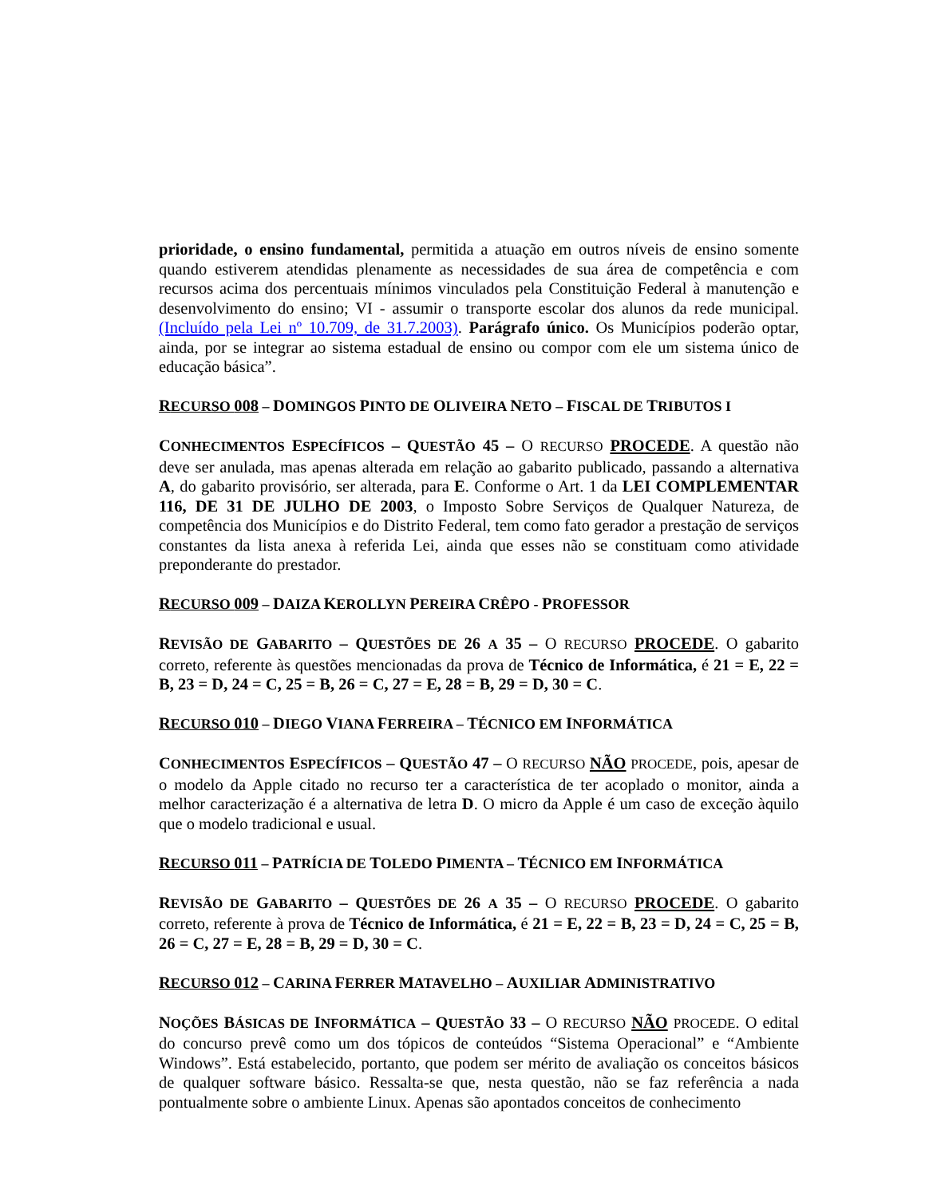prioridade, o ensino fundamental, permitida a atuação em outros níveis de ensino somente quando estiverem atendidas plenamente as necessidades de sua área de competência e com recursos acima dos percentuais mínimos vinculados pela Constituição Federal à manutenção e desenvolvimento do ensino; VI - assumir o transporte escolar dos alunos da rede municipal. (Incluído pela Lei nº 10.709, de 31.7.2003). Parágrafo único. Os Municípios poderão optar, ainda, por se integrar ao sistema estadual de ensino ou compor com ele um sistema único de educação básica”.
RECURSO 008 – DOMINGOS PINTO DE OLIVEIRA NETO – FISCAL DE TRIBUTOS I
CONHECIMENTOS ESPECÍFICOS – QUESTÃO 45 – O RECURSO PROCEDE. A questão não deve ser anulada, mas apenas alterada em relação ao gabarito publicado, passando a alternativa A, do gabarito provisório, ser alterada, para E. Conforme o Art. 1 da LEI COMPLEMENTAR 116, DE 31 DE JULHO DE 2003, o Imposto Sobre Serviços de Qualquer Natureza, de competência dos Municípios e do Distrito Federal, tem como fato gerador a prestação de serviços constantes da lista anexa à referida Lei, ainda que esses não se constituam como atividade preponderante do prestador.
RECURSO 009 – DAIZA KEROLLYN PEREIRA CRÊPO - PROFESSOR
REVISÃO DE GABARITO – QUESTÕES DE 26 A 35 – O RECURSO PROCEDE. O gabarito correto, referente às questões mencionadas da prova de Técnico de Informática, é 21 = E, 22 = B, 23 = D, 24 = C, 25 = B, 26 = C, 27 = E, 28 = B, 29 = D, 30 = C.
RECURSO 010 – DIEGO VIANA FERREIRA – TÉCNICO EM INFORMÁTICA
CONHECIMENTOS ESPECÍFICOS – QUESTÃO 47 – O RECURSO NÃO PROCEDE, pois, apesar de o modelo da Apple citado no recurso ter a característica de ter acoplado o monitor, ainda a melhor caracterização é a alternativa de letra D. O micro da Apple é um caso de exceção àquilo que o modelo tradicional e usual.
RECURSO 011 – PATRÍCIA DE TOLEDO PIMENTA – TÉCNICO EM INFORMÁTICA
REVISÃO DE GABARITO – QUESTÕES DE 26 A 35 – O RECURSO PROCEDE. O gabarito correto, referente à prova de Técnico de Informática, é 21 = E, 22 = B, 23 = D, 24 = C, 25 = B, 26 = C, 27 = E, 28 = B, 29 = D, 30 = C.
RECURSO 012 – CARINA FERRER MATAVELHO – AUXILIAR ADMINISTRATIVO
NOÇÕES BÁSICAS DE INFORMÁTICA – QUESTÃO 33 – O RECURSO NÃO PROCEDE. O edital do concurso prevê como um dos tópicos de conteúdos “Sistema Operacional” e “Ambiente Windows”. Está estabelecido, portanto, que podem ser mérito de avaliação os conceitos básicos de qualquer software básico. Ressalta-se que, nesta questão, não se faz referência a nada pontualmente sobre o ambiente Linux. Apenas são apontados conceitos de conhecimento